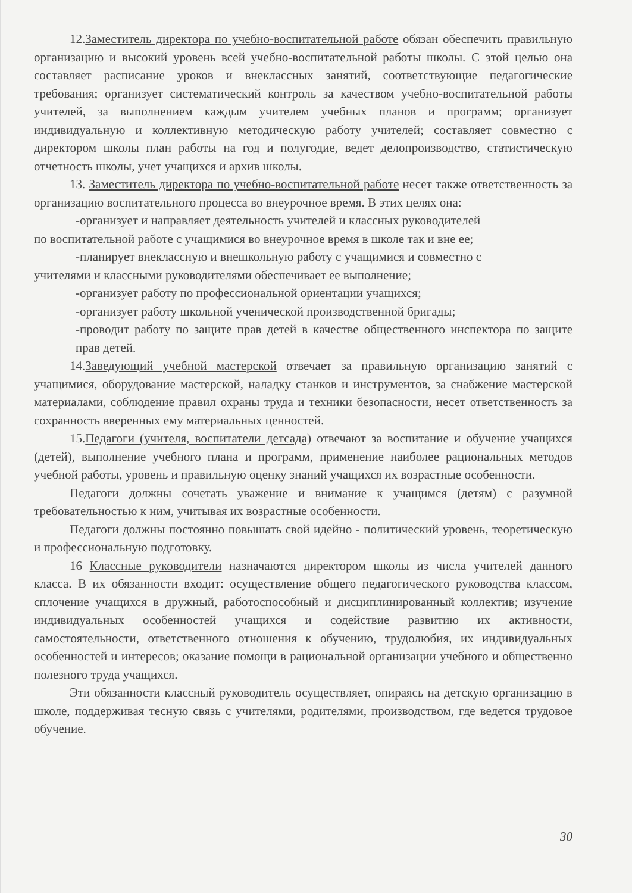12.Заместитель директора по учебно-воспитательной работе обязан обеспечить правильную организацию и высокий уровень всей учебно-воспитательной работы школы. С этой целью она составляет расписание уроков и внеклассных занятий, соответствующие педагогические требования; организует систематический контроль за качеством учебно-воспитательной работы учителей, за выполнением каждым учителем учебных планов и программ; организует индивидуальную и коллективную методическую работу учителей; составляет совместно с директором школы план работы на год и полугодие, ведет делопроизводство, статистическую отчетность школы, учет учащихся и архив школы.
13. Заместитель директора по учебно-воспитательной работе несет также ответственность за организацию воспитательного процесса во внеурочное время. В этих целях она:
-организует и направляет деятельность учителей и классных руководителей
по воспитательной работе с учащимися во внеурочное время в школе так и вне ее;
-планирует внеклассную и внешкольную работу с учащимися и совместно с
учителями и классными руководителями обеспечивает ее выполнение;
-организует работу по профессиональной ориентации учащихся;
-организует работу школьной ученической производственной бригады;
-проводит работу по защите прав детей в качестве общественного инспектора по защите прав детей.
14.Заведующий учебной мастерской отвечает за правильную организацию занятий с учащимися, оборудование мастерской, наладку станков и инструментов, за снабжение мастерской материалами, соблюдение правил охраны труда и техники безопасности, несет ответственность за сохранность вверенных ему материальных ценностей.
15.Педагоги (учителя, воспитатели детсада) отвечают за воспитание и обучение учащихся (детей), выполнение учебного плана и программ, применение наиболее рациональных методов учебной работы, уровень и правильную оценку знаний учащихся их возрастные особенности.
Педагоги должны сочетать уважение и внимание к учащимся (детям) с разумной требовательностью к ним, учитывая их возрастные особенности.
Педагоги должны постоянно повышать свой идейно - политический уровень, теоретическую и профессиональную подготовку.
16 Классные руководители назначаются директором школы из числа учителей данного класса. В их обязанности входит: осуществление общего педагогического руководства классом, сплочение учащихся в дружный, работоспособный и дисциплинированный коллектив; изучение индивидуальных особенностей учащихся и содействие развитию их активности, самостоятельности, ответственного отношения к обучению, трудолюбия, их индивидуальных особенностей и интересов; оказание помощи в рациональной организации учебного и общественно полезного труда учащихся.
Эти обязанности классный руководитель осуществляет, опираясь на детскую организацию в школе, поддерживая тесную связь с учителями, родителями, производством, где ведется трудовое обучение.
30